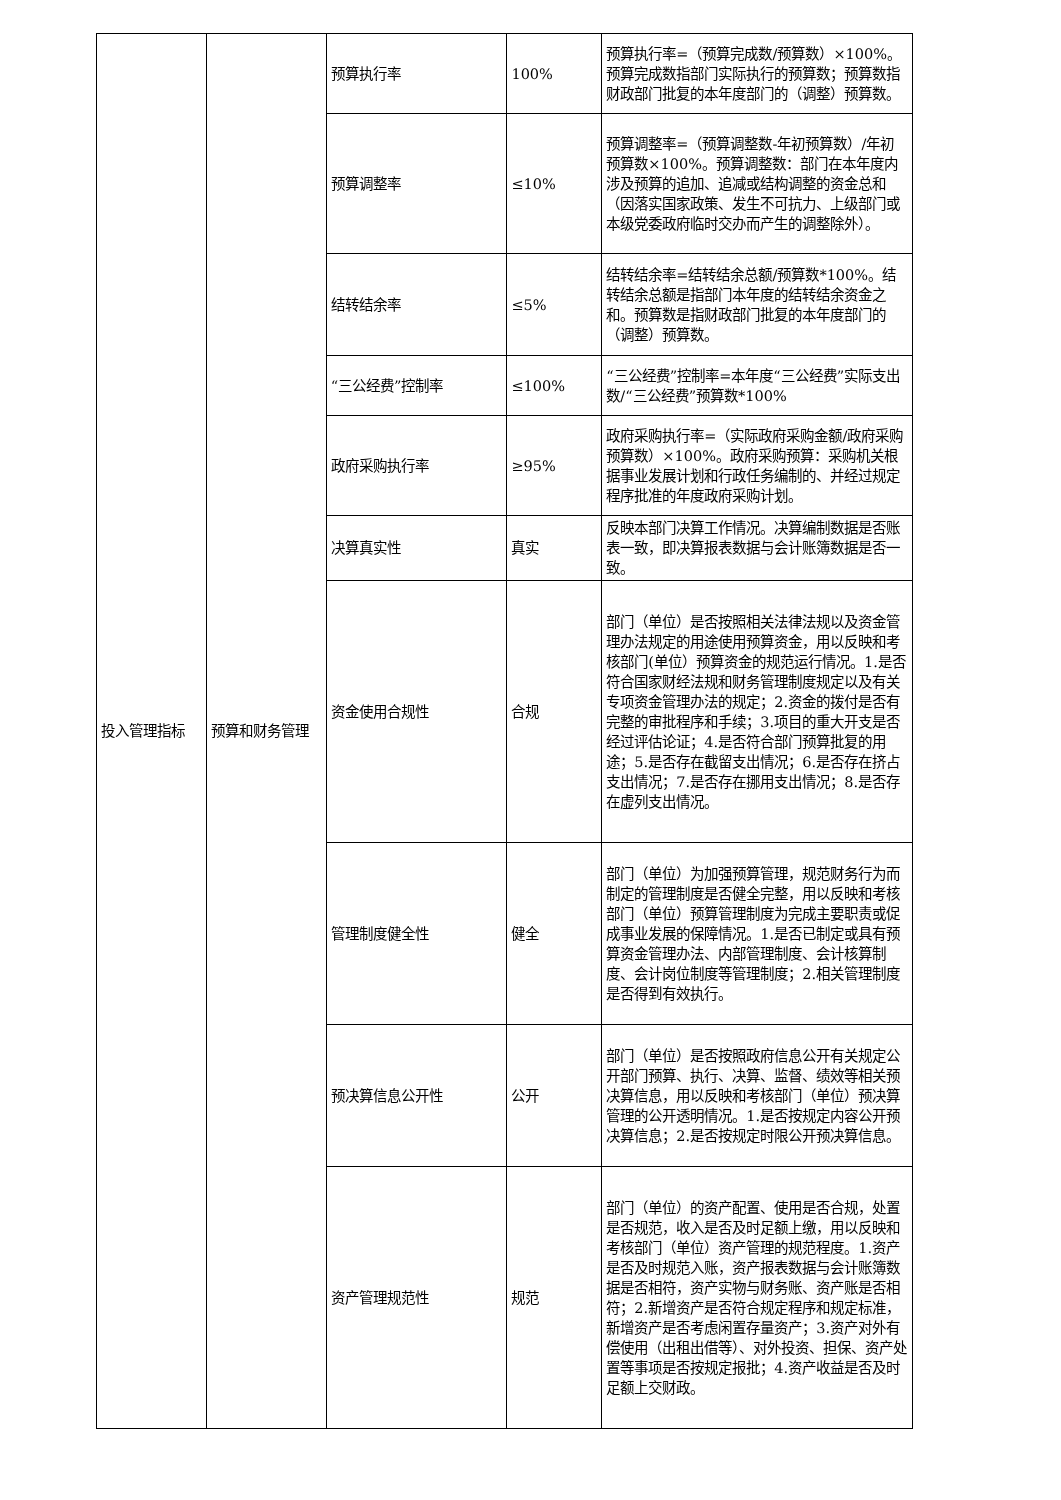| 投入管理指标 | 预算和财务管理 | 预算执行率 | 100% | 预算执行率=（预算完成数/预算数）×100%。预算完成数指部门实际执行的预算数；预算数指财政部门批复的本年度部门的（调整）预算数。 |
| | | 预算调整率 | ≤10% | 预算调整率=（预算调整数-年初预算数）/年初预算数×100%。预算调整数：部门在本年度内涉及预算的追加、追减或结构调整的资金总和（因落实国家政策、发生不可抗力、上级部门或本级党委政府临时交办而产生的调整除外）。 |
| | | 结转结余率 | ≤5% | 结转结余率=结转结余总额/预算数*100%。结转结余总额是指部门本年度的结转结余资金之和。预算数是指财政部门批复的本年度部门的（调整）预算数。 |
| | | “三公经费”控制率 | ≤100% | “三公经费”控制率=本年度“三公经费”实际支出数/“三公经费”预算数*100% |
| | | 政府采购执行率 | ≥95% | 政府采购执行率=（实际政府采购金额/政府采购预算数）×100%。政府采购预算：采购机关根据事业发展计划和行政任务编制的、并经过规定程序批准的年度政府采购计划。 |
| | | 决算真实性 | 真实 | 反映本部门决算工作情况。决算编制数据是否账表一致，即决算报表数据与会计账簿数据是否一致。 |
| | | 资金使用合规性 | 合规 | 部门（单位）是否按照相关法律法规以及资金管理办法规定的用途使用预算资金，用以反映和考核部门(单位）预算资金的规范运行情况。1.是否符合国家财经法规和财务管理制度规定以及有关专项资金管理办法的规定；2.资金的拨付是否有完整的审批程序和手续；3.项目的重大开支是否经过评估论证；4.是否符合部门预算批复的用途；5.是否存在截留支出情况；6.是否存在挤占支出情况；7.是否存在挪用支出情况；8.是否存在虚列支出情况。 |
| | | 管理制度健全性 | 健全 | 部门（单位）为加强预算管理，规范财务行为而制定的管理制度是否健全完整，用以反映和考核部门（单位）预算管理制度为完成主要职责或促成事业发展的保障情况。1.是否已制定或具有预算资金管理办法、内部管理制度、会计核算制度、会计岗位制度等管理制度；2.相关管理制度是否得到有效执行。 |
| | | 预决算信息公开性 | 公开 | 部门（单位）是否按照政府信息公开有关规定公开部门预算、执行、决算、监督、绩效等相关预决算信息，用以反映和考核部门（单位）预决算管理的公开透明情况。1.是否按规定内容公开预决算信息；2.是否按规定时限公开预决算信息。 |
| | | 资产管理规范性 | 规范 | 部门（单位）的资产配置、使用是否合规，处置是否规范，收入是否及时足额上缴，用以反映和考核部门（单位）资产管理的规范程度。1.资产是否及时规范入账，资产报表数据与会计账簿数据是否相符，资产实物与财务账、资产账是否相符；2.新增资产是否符合规定程序和规定标准，新增资产是否考虑闲置存量资产；3.资产对外有偿使用（出租出借等）、对外投资、担保、资产处置等事项是否按规定报批；4.资产收益是否及时足额上交财政。 |